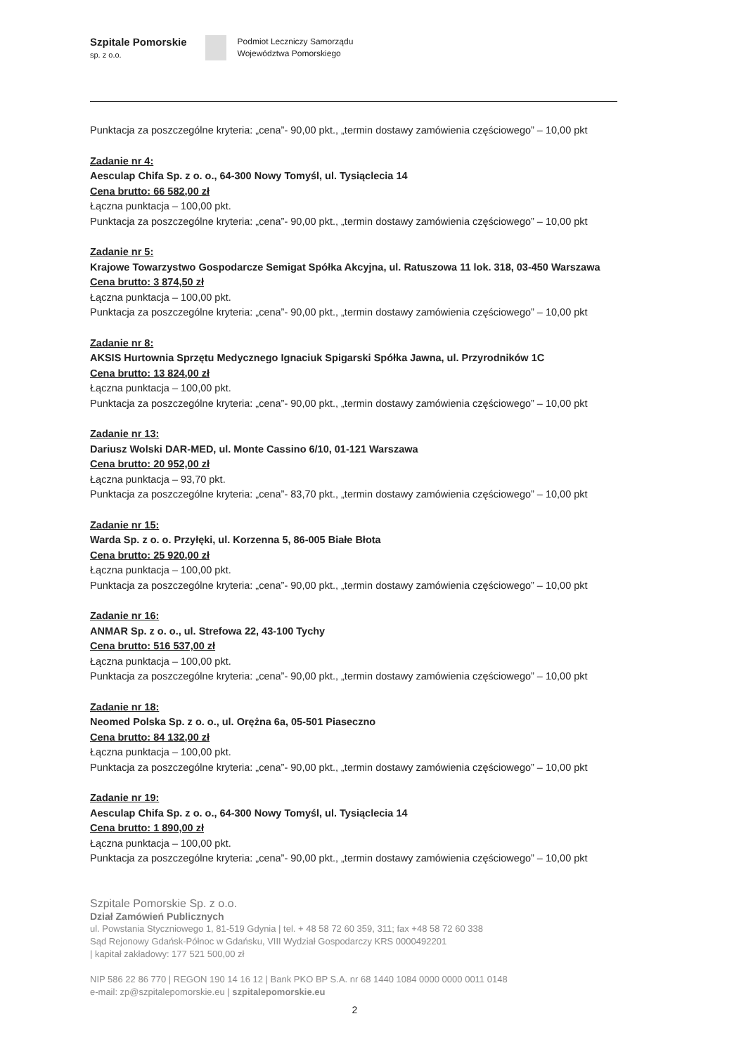Szpitale Pomorskie
sp. z o.o.
Podmiot Leczniczy Samorządu
Województwa Pomorskiego
Punktacja za poszczególne kryteria: „cena”- 90,00 pkt., „termin dostawy zamówienia częściowego” – 10,00 pkt
Zadanie nr 4:
Aesculap Chifa Sp. z o. o., 64-300 Nowy Tomyśl, ul. Tysiąclecia 14
Cena brutto: 66 582,00 zł
Łączna punktacja – 100,00 pkt.
Punktacja za poszczególne kryteria: „cena”- 90,00 pkt., „termin dostawy zamówienia częściowego” – 10,00 pkt
Zadanie nr 5:
Krajowe Towarzystwo Gospodarcze Semigat Spółka Akcyjna, ul. Ratuszowa 11 lok. 318, 03-450 Warszawa
Cena brutto: 3 874,50 zł
Łączna punktacja – 100,00 pkt.
Punktacja za poszczególne kryteria: „cena”- 90,00 pkt., „termin dostawy zamówienia częściowego” – 10,00 pkt
Zadanie nr 8:
AKSIS Hurtownia Sprzętu Medycznego Ignaciuk Spigarski Spółka Jawna, ul. Przyrodników 1C
Cena brutto: 13 824,00 zł
Łączna punktacja – 100,00 pkt.
Punktacja za poszczególne kryteria: „cena”- 90,00 pkt., „termin dostawy zamówienia częściowego” – 10,00 pkt
Zadanie nr 13:
Dariusz Wolski DAR-MED, ul. Monte Cassino 6/10, 01-121 Warszawa
Cena brutto: 20 952,00 zł
Łączna punktacja – 93,70 pkt.
Punktacja za poszczególne kryteria: „cena”- 83,70 pkt., „termin dostawy zamówienia częściowego” – 10,00 pkt
Zadanie nr 15:
Warda Sp. z o. o. Przyłęki, ul. Korzenna 5, 86-005 Białe Błota
Cena brutto: 25 920,00 zł
Łączna punktacja – 100,00 pkt.
Punktacja za poszczególne kryteria: „cena”- 90,00 pkt., „termin dostawy zamówienia częściowego” – 10,00 pkt
Zadanie nr 16:
ANMAR Sp. z o. o., ul. Strefowa 22, 43-100 Tychy
Cena brutto: 516 537,00 zł
Łączna punktacja – 100,00 pkt.
Punktacja za poszczególne kryteria: „cena”- 90,00 pkt., „termin dostawy zamówienia częściowego” – 10,00 pkt
Zadanie nr 18:
Neomed Polska Sp. z o. o., ul. Orężna 6a, 05-501 Piaseczno
Cena brutto: 84 132,00 zł
Łączna punktacja – 100,00 pkt.
Punktacja za poszczególne kryteria: „cena”- 90,00 pkt., „termin dostawy zamówienia częściowego” – 10,00 pkt
Zadanie nr 19:
Aesculap Chifa Sp. z o. o., 64-300 Nowy Tomyśl, ul. Tysiąclecia 14
Cena brutto: 1 890,00 zł
Łączna punktacja – 100,00 pkt.
Punktacja za poszczególne kryteria: „cena”- 90,00 pkt., „termin dostawy zamówienia częściowego” – 10,00 pkt
Szpitale Pomorskie Sp. z o.o.
Dział Zamówień Publicznych
ul. Powstania Styczniowego 1, 81-519 Gdynia | tel. + 48 58 72 60 359, 311; fax +48 58 72 60 338
Sąd Rejonowy Gdańsk-Północ w Gdańsku, VIII Wydział Gospodarczy KRS 0000492201
| kapitał zakładowy: 177 521 500,00 zł
NIP 586 22 86 770 | REGON 190 14 16 12 | Bank PKO BP S.A. nr 68 1440 1084 0000 0000 0011 0148
e-mail: zp@szpitalepomorskie.eu | szpitalepomorskie.eu
2